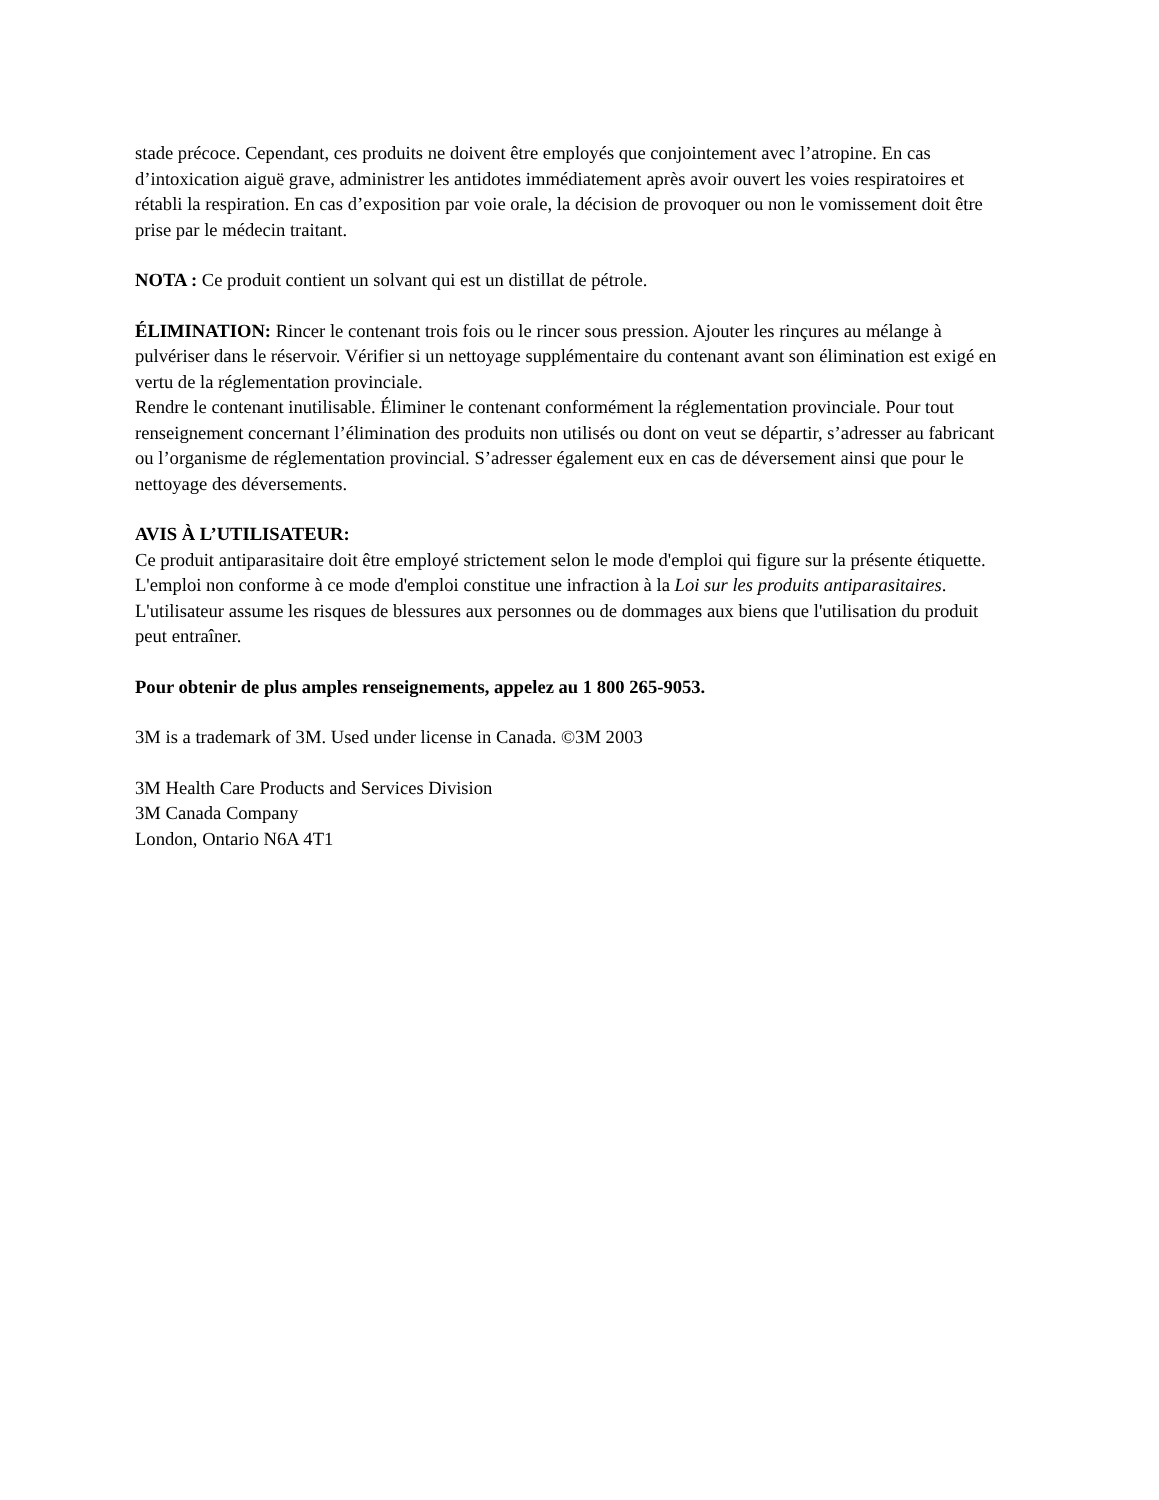stade précoce. Cependant, ces produits ne doivent être employés que conjointement avec l’atropine. En cas d’intoxication aiguë grave, administrer les antidotes immédiatement après avoir ouvert les voies respiratoires et rétabli la respiration. En cas d’exposition par voie orale, la décision de provoquer ou non le vomissement doit être prise par le médecin traitant.
NOTA : Ce produit contient un solvant qui est un distillat de pétrole.
ÉLIMINATION: Rincer le contenant trois fois ou le rincer sous pression. Ajouter les rinçures au mélange à pulvériser dans le réservoir. Vérifier si un nettoyage supplémentaire du contenant avant son élimination est exigé en vertu de la réglementation provinciale.
Rendre le contenant inutilisable. Éliminer le contenant conformément la réglementation provinciale. Pour tout renseignement concernant l’élimination des produits non utilisés ou dont on veut se départir, s’adresser au fabricant ou l’organisme de réglementation provincial. S’adresser également eux en cas de déversement ainsi que pour le nettoyage des déversements.
AVIS À L’UTILISATEUR:
Ce produit antiparasitaire doit être employé strictement selon le mode d'emploi qui figure sur la présente étiquette. L'emploi non conforme à ce mode d'emploi constitue une infraction à la Loi sur les produits antiparasitaires. L'utilisateur assume les risques de blessures aux personnes ou de dommages aux biens que l'utilisation du produit peut entraîner.
Pour obtenir de plus amples renseignements, appelez au 1 800 265-9053.
3M is a trademark of 3M. Used under license in Canada. ©3M 2003
3M Health Care Products and Services Division
3M Canada Company
London, Ontario N6A 4T1